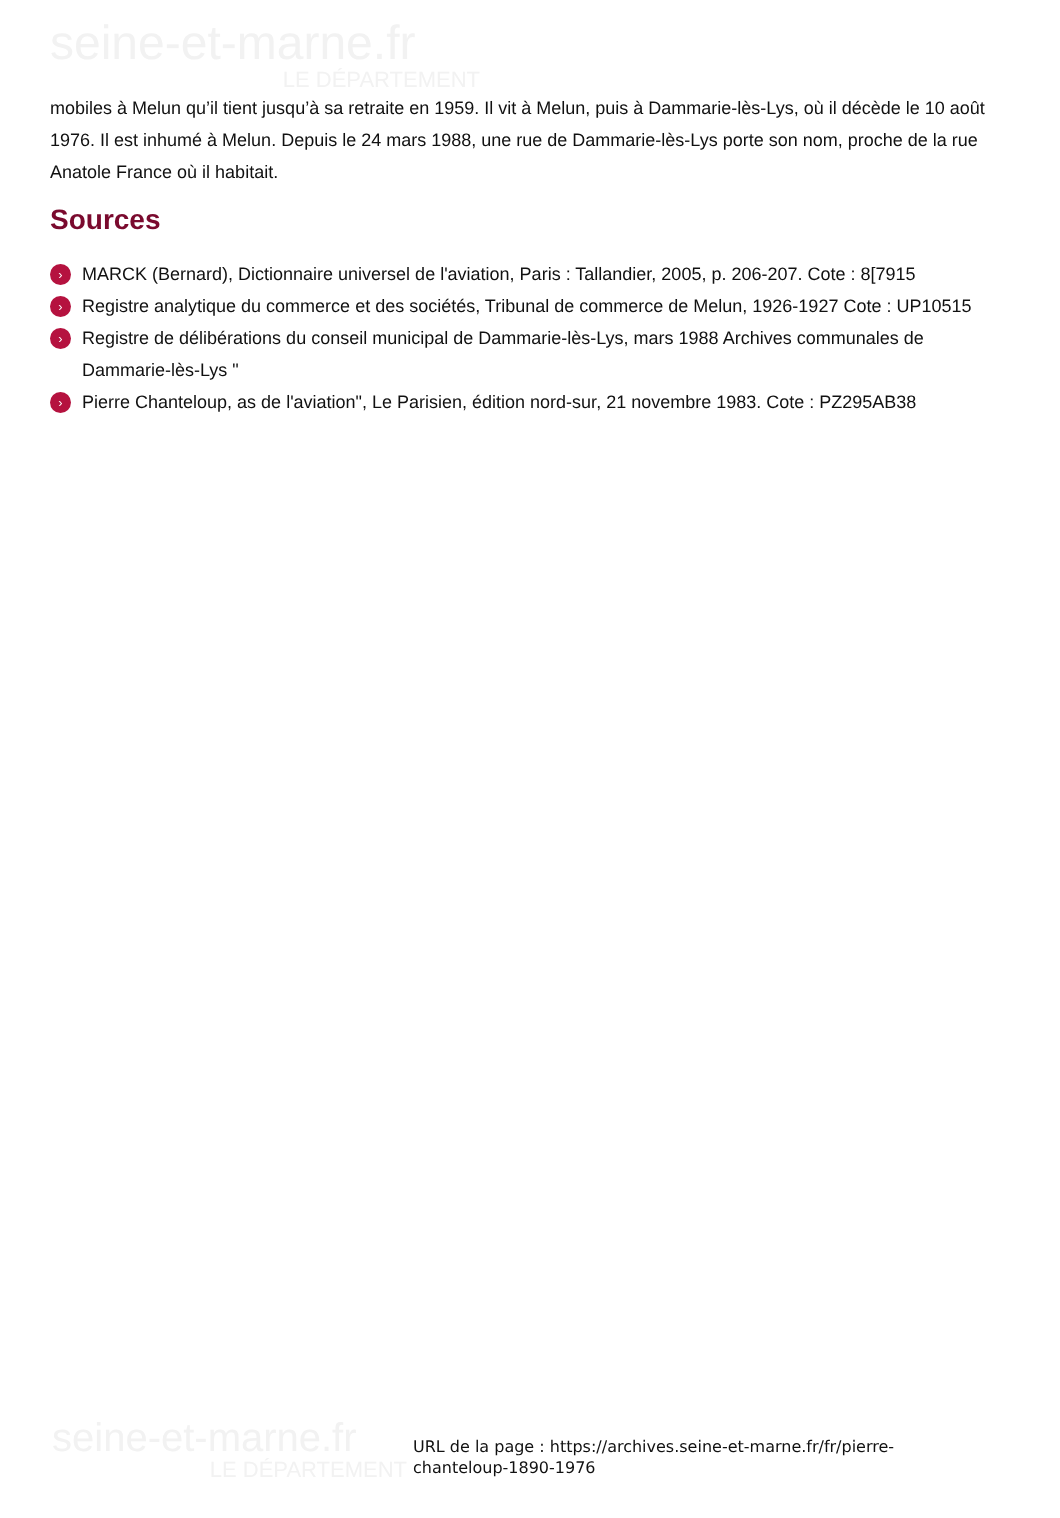seine-et-marne.fr
LE DÉPARTEMENT
mobiles à Melun qu’il tient jusqu’à sa retraite en 1959. Il vit à Melun, puis à Dammarie-lès-Lys, où il décède le 10 août 1976. Il est inhumé à Melun. Depuis le 24 mars 1988, une rue de Dammarie-lès-Lys porte son nom, proche de la rue Anatole France où il habitait.
Sources
› MARCK (Bernard), Dictionnaire universel de l'aviation, Paris : Tallandier, 2005, p. 206-207. Cote : 8[7915
› Registre analytique du commerce et des sociétés, Tribunal de commerce de Melun, 1926-1927 Cote : UP10515
› Registre de délibérations du conseil municipal de Dammarie-lès-Lys, mars 1988 Archives communales de Dammarie-lès-Lys "
› Pierre Chanteloup, as de l'aviation", Le Parisien, édition nord-sur, 21 novembre 1983. Cote : PZ295AB38
seine-et-marne.fr
LE DÉPARTEMENT
URL de la page : https://archives.seine-et-marne.fr/fr/pierre-chanteloup-1890-1976